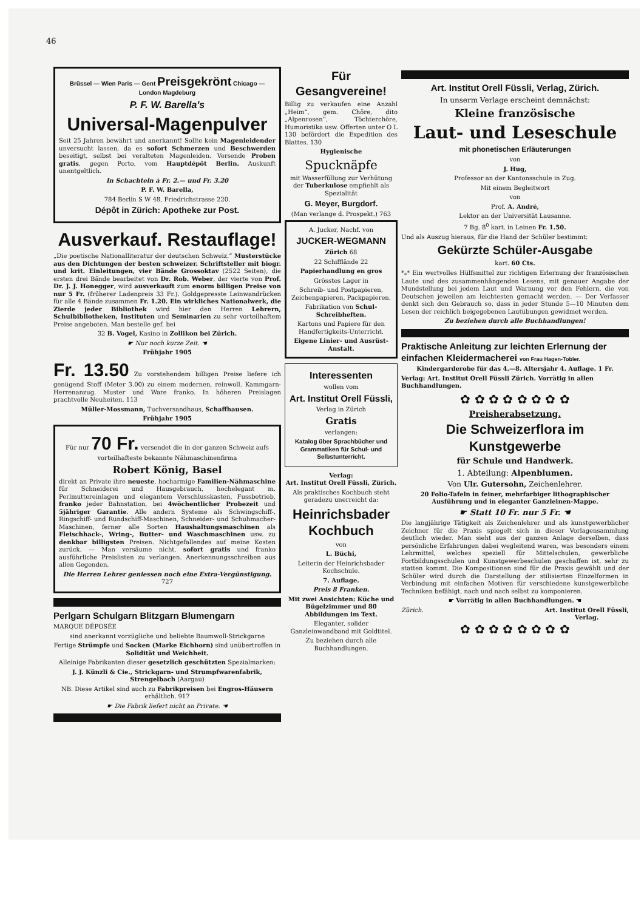46
Brüssel — Wien Paris — Gent Preisgekrönt Chicago — London Magdeburg
P. F. W. Barella's
Universal-Magenpulver
Seit 25 Jahren bewährt und anerkannt! Sollte kein Magenleidender unversucht lassen, da es sofort Schmerzen und Beschwerden beseitigt, selbst bei veralteten Magenleiden. Versende Proben gratis, gegen Porto, vom Hauptdépôt Berlin. Auskunft unentgeltlich.
In Schachteln à Fr. 2.— und Fr. 3.20
P. F. W. Barella,
784 Berlin S W 48, Friedrichstrasse 220.
Dépôt in Zürich: Apotheke zur Post.
Ausverkauf. Restauflage!
„Die poetische Nationalliteratur der deutschen Schweiz.“ Musterstücke aus den Dichtungen der besten schweizer. Schriftsteller mit biogr. und krit. Einleitungen, vier Bände Grossoktav (2522 Seiten), die ersten drei Bände bearbeitet von Dr. Rob. Weber, der vierte von Prof. Dr. J. J. Honegger, wird ausverkauft zum enorm billigen Preise von nur 5 Fr. (früherer Ladenpreis 33 Fr.). Goldgepresste Leinwandrücken für alle 4 Bände zusammen Fr. 1.20. Ein wirkliches Nationalwerk, die Zierde jeder Bibliothek wird hier den Herren Lehrern, Schulbibliotheken, Instituten und Seminarien zu sehr vorteilhaftem Preise angeboten. Man bestelle gef. bei
32 B. Vogel, Kasino in Zollikon bei Zürich.
☛ Nur noch kurze Zeit. ☚
Frühjahr 1905
Fr. 13.50 Zu vorstehendem billigen Preise liefere ich genügend Stoff (Meter 3.00) zu einem modernen, reinwoll. Kammgarn-Herrenanzug. Muster und Ware franko. In höheren Preislagen prachtvolle Neuheiten. 113
Müller-Mossmann, Tuchversandhaus, Schaffhausen.
Frühjahr 1905
Für nur 70 Fr. versendet die in der ganzen Schweiz aufs vorteilhafteste bekannte Nähmaschinenfirma
Robert König, Basel
direkt an Private ihre neueste, hocharmige Familien-Nähmaschine für Schneiderei und Hausgebrauch, hochelegant m. Perlmuttereinlagen und elegantem Verschlusskasten, Fussbetrieb, franko jeder Bahnstation, bei 4wöchentlicher Probezeit und 5jähriger Garantie. Alle andern Systeme als Schwingschiff-, Ringschiff- und Rundschiff-Maschinen, Schneider- und Schuhmacher-Maschinen, ferner alle Sorten Haushaltungsmaschinen als Fleischhack-, Wring-, Butter- und Waschmaschinen usw. zu denkbar billigsten Preisen. Nichtgefallendes auf meine Kosten zurück. — Man versäume nicht, sofort gratis und franko ausführliche Preislisten zu verlangen. Anerkennungsschreiben aus allen Gegenden.
Die Herren Lehrer geniessen noch eine Extra-Vergünstigung. 727
Perlgarn Schulgarn Blitzgarn Blumengarn
MARQUE DÉPOSÉE
sind anerkannt vorzügliche und beliebte Baumwoll-Strickgarne
Fertige Strümpfe und Socken (Marke Eichhorn) sind unübertroffen in Solidität und Weichheit.
Alleinige Fabrikanten dieser gesetzlich geschützten Spezialmarken:
J. J. Künzli & Cie., Strickgarn- und Strumpfwarenfabrik, Strengelbach (Aargau)
NB. Diese Artikel sind auch zu Fabrikpreisen bei Engros-Häusern erhältlich. 917
☛ Die Fabrik liefert nicht an Private. ☚
Für Gesangvereine!
Billig zu verkaufen eine Anzahl „Heim“, gem. Chöre, dito „Alpenrosen“, Töchterchöre, Humoristika usw. Offerten unter O L 130 befördert die Expedition des Blattes. 130
Hygienische
Spucknäpfe
mit Wasserfüllung zur Verhütung der Tuberkulose empfiehlt als Spezialität
G. Meyer, Burgdorf.
(Man verlange d. Prospekt.) 763
A. Jucker, Nachf. von
JUCKER-WEGMANN
Zürich 68
22 Schifflände 22
Papierhandlung en gros
Grösstes Lager in
Schreib- und Postpapieren, Zeichenpapieren, Packpapieren.
Fabrikation von Schul-Schreibheften.
Kartons und Papiere für den Handfertigkeits-Unterricht.
Eigene Linier- und Ausrüst-Anstalt.
Interessenten
wollen vom
Art. Institut Orell Füssli,
Verlag in Zürich
Gratis
verlangen:
Katalog über Sprachbücher und Grammatiken für Schul- und Selbstunterricht.
Verlag:
Art. Institut Orell Füssli, Zürich.
Als praktisches Kochbuch steht geradezu unerreicht da:
Heinrichsbader Kochbuch
von
L. Büchi,
Leiterin der Heinrichsbader Kochschule.
7. Auflage.
Preis 8 Franken.
Mit zwei Ansichten: Küche und Bügelzimmer und 80 Abbildungen im Text.
Eleganter, solider Ganzleinwandband mit Goldtitel.
Zu beziehen durch alle Buchhandlungen.
Art. Institut Orell Füssli, Verlag, Zürich.
In unserm Verlage erscheint demnächst:
Kleine französische
Laut- und Leseschule
mit phonetischen Erläuterungen
von
J. Hug,
Professor an der Kantonsschule in Zug.
Mit einem Begleitwort
von
Prof. A. André,
Lektor an der Universität Lausanne.
7 Bg. 8<sup>0</sup> kart. in Leinen Fr. 1.50.
Und als Auszug hieraus, für die Hand der Schüler bestimmt:
Gekürzte Schüler-Ausgabe
kart. 60 Cts.
*<sub>*</sub>* Ein wertvolles Hülfsmittel zur richtigen Erlernung der französischen Laute und des zusammenhängenden Lesens, mit genauer Angabe der Mundstellung bei jedem Laut und Warnung vor den Fehlern, die von Deutschen jeweilen am leichtesten gemacht werden. — Der Verfasser denkt sich den Gebrauch so, dass in jeder Stunde 5—10 Minuten dem Lesen der reichlich beigegebenen Lautübungen gewidmet werden.
Zu beziehen durch alle Buchhandlungen!
Praktische Anleitung zur leichten Erlernung der einfachen Kleidermacherei von Frau Hagen-Tobler.
Kindergarderobe für das 4.—8. Altersjahr 4. Auflage. 1 Fr.
Verlag: Art. Institut Orell Füssli Zürich. Vorrätig in allen Buchhandlungen.
✿ ✿ ✿ ✿ ✿ ✿ ✿ ✿
Preisherabsetzung.
Die Schweizerflora im Kunstgewerbe
für Schule und Handwerk.
1. Abteilung: Alpenblumen.
Von Ulr. Gutersohn, Zeichenlehrer.
20 Folio-Tafeln in feiner, mehrfarbiger lithographischer Ausführung und in eleganter Ganzleinen-Mappe.
☛ Statt 10 Fr. nur 5 Fr. ☚
Die langjährige Tätigkeit als Zeichenlehrer und als kunstgewerblicher Zeichner für die Praxis spiegelt sich in dieser Vorlagensammlung deutlich wieder. Man sieht aus der ganzen Anlage derselben, dass persönliche Erfahrungen dabei wegleitend waren, was besonders einem Lehrmittel, welches speziell für Mittelschulen, gewerbliche Fortbildungsschulen und Kunstgewerbeschulen geschaffen ist, sehr zu statten kommt. Die Kompositionen sind für die Praxis gewählt und der Schüler wird durch die Darstellung der stilisierten Einzelformen in Verbindung mit einfachen Motiven für verschiedene kunstgewerbliche Techniken befähigt, nach und nach selbst zu komponieren.
☛ Vorrätig in allen Buchhandlungen. ☚
Zürich. Art. Institut Orell Füssli,
Verlag.
✿ ✿ ✿ ✿ ✿ ✿ ✿ ✿